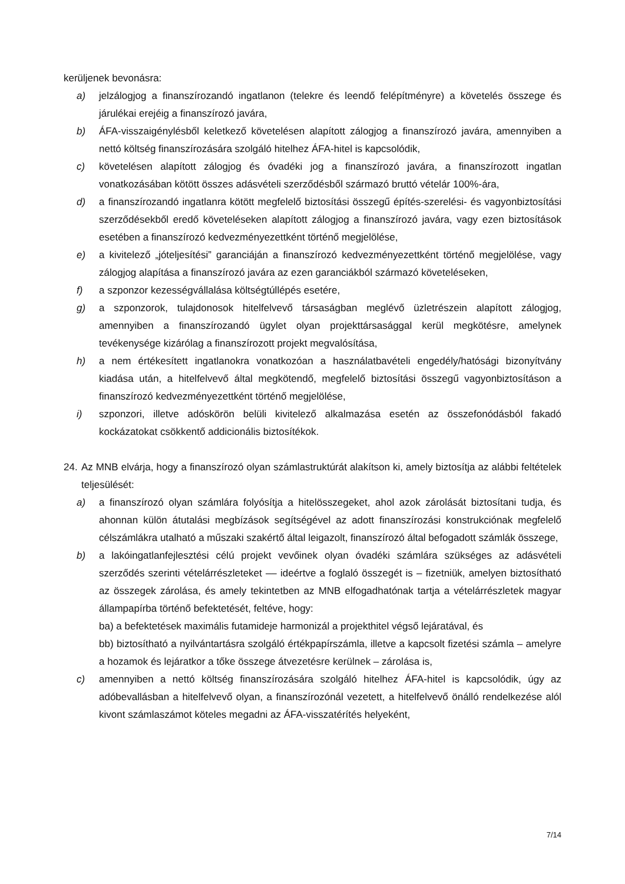kerüljenek bevonásra:
a) jelzálogjog a finanszírozandó ingatlanon (telekre és leendő felépítményre) a követelés összege és járulékai erejéig a finanszírozó javára,
b) ÁFA-visszaigénylésből keletkező követelésen alapított zálogjog a finanszírozó javára, amennyiben a nettó költség finanszírozására szolgáló hitelhez ÁFA-hitel is kapcsolódik,
c) követelésen alapított zálogjog és óvadéki jog a finanszírozó javára, a finanszírozott ingatlan vonatkozásában kötött összes adásvételi szerződésből származó bruttó vételár 100%-ára,
d) a finanszírozandó ingatlanra kötött megfelelő biztosítási összegű építés-szerelési- és vagyonbiztosítási szerződésekből eredő követeléseken alapított zálogjog a finanszírozó javára, vagy ezen biztosítások esetében a finanszírozó kedvezményezettként történő megjelölése,
e) a kivitelező „jóteljesítési” garanciáján a finanszírozó kedvezményezettként történő megjelölése, vagy zálogjog alapítása a finanszírozó javára az ezen garanciákból származó követeléseken,
f) a szponzor kezességvállalása költségtúllépés esetére,
g) a szponzorok, tulajdonosok hitelfelvevő társaságban meglévő üzletrészein alapított zálogjog, amennyiben a finanszírozandó ügylet olyan projekttársasággal kerül megkötésre, amelynek tevékenysége kizárólag a finanszírozott projekt megvalósítása,
h) a nem értékesített ingatlanokra vonatkozóan a használatbavételi engedély/hatósági bizonyítvány kiadása után, a hitelfelvevő által megkötendő, megfelelő biztosítási összegű vagyonbiztosításon a finanszírozó kedvezményezettként történő megjelölése,
i) szponzori, illetve adóskörön belüli kivitelező alkalmazása esetén az összefonódásból fakadó kockázatokat csökkentő addicionális biztosítékok.
24. Az MNB elvárja, hogy a finanszírozó olyan számlastruktúrát alakítson ki, amely biztosítja az alábbi feltételek teljesülését:
a) a finanszírozó olyan számlára folyósítja a hitelösszegeket, ahol azok zárolását biztosítani tudja, és ahonnan külön átutalási megbízások segítségével az adott finanszírozási konstrukciónak megfelelő célszámlákra utalható a műszaki szakértő által leigazolt, finanszírozó által befogadott számlák összege,
b) a lakóingatlanfejlesztési célú projekt vevőinek olyan óvadéki számlára szükséges az adásvételi szerződés szerinti vételárrészleteket –– ideértve a foglaló összegét is – fizetniük, amelyen biztosítható az összegek zárolása, és amely tekintetben az MNB elfogadhatónak tartja a vételárrészletek magyar állampapírba történő befektetését, feltéve, hogy:
ba) a befektetések maximális futamideje harmonizál a projekthitel végső lejáratával, és
bb) biztosítható a nyilvántartásra szolgáló értékpapírszámla, illetve a kapcsolt fizetési számla – amelyre a hozamok és lejáratkor a tőke összege átvezetésre kerülnek – zárolása is,
c) amennyiben a nettó költség finanszírozására szolgáló hitelhez ÁFA-hitel is kapcsolódik, úgy az adóbevallásban a hitelfelvevő olyan, a finanszírozónál vezetett, a hitelfelvevő önálló rendelkezése alól kivont számlaszámot köteles megadni az ÁFA-visszatérítés helyeként,
7/14